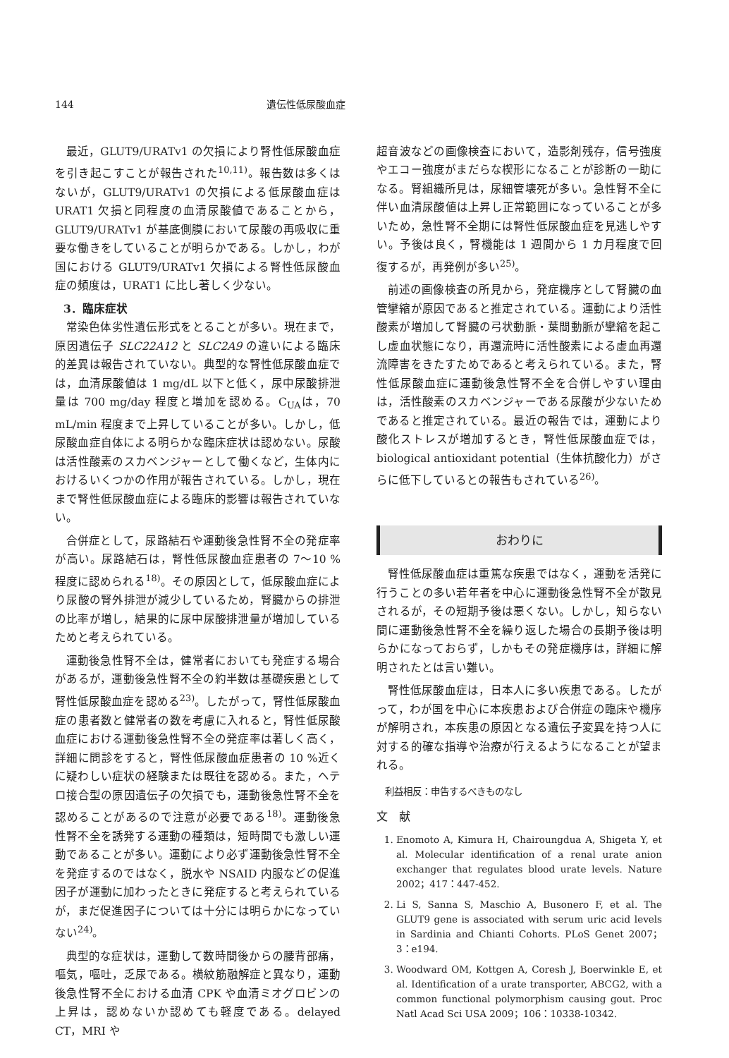144 遺伝性低尿酸血症
最近，GLUT9/URATv1 の欠損により腎性低尿酸血症を引き起こすことが報告された<sup>10,11)</sup>。報告数は多くはないが，GLUT9/URATv1 の欠損による低尿酸血症は URAT1 欠損と同程度の血清尿酸値であることから，GLUT9/URATv1 が基底側膜において尿酸の再吸収に重要な働きをしていることが明らかである。しかし，わが国における GLUT9/URATv1 欠損による腎性低尿酸血症の頻度は，URAT1 に比し著しく少ない。
3．臨床症状
常染色体劣性遺伝形式をとることが多い。現在まで，原因遺伝子 SLC22A12 と SLC2A9 の違いによる臨床的差異は報告されていない。典型的な腎性低尿酸血症では，血清尿酸値は 1 mg/dL 以下と低く，尿中尿酸排泄量は 700 mg/day 程度と増加を認める。C<sub>UA</sub>は，70 mL/min 程度まで上昇していることが多い。しかし，低尿酸血症自体による明らかな臨床症状は認めない。尿酸は活性酸素のスカベンジャーとして働くなど，生体内におけるいくつかの作用が報告されている。しかし，現在まで腎性低尿酸血症による臨床的影響は報告されていない。
合併症として，尿路結石や運動後急性腎不全の発症率が高い。尿路結石は，腎性低尿酸血症患者の 7〜10 %程度に認められる<sup>18)</sup>。その原因として，低尿酸血症により尿酸の腎外排泄が減少しているため，腎臓からの排泄の比率が増し，結果的に尿中尿酸排泄量が増加しているためと考えられている。
運動後急性腎不全は，健常者においても発症する場合があるが，運動後急性腎不全の約半数は基礎疾患として腎性低尿酸血症を認める<sup>23)</sup>。したがって，腎性低尿酸血症の患者数と健常者の数を考慮に入れると，腎性低尿酸血症における運動後急性腎不全の発症率は著しく高く，詳細に問診をすると，腎性低尿酸血症患者の 10 %近くに疑わしい症状の経験または既往を認める。また，ヘテロ接合型の原因遺伝子の欠損でも，運動後急性腎不全を認めることがあるので注意が必要である<sup>18)</sup>。運動後急性腎不全を誘発する運動の種類は，短時間でも激しい運動であることが多い。運動により必ず運動後急性腎不全を発症するのではなく，脱水や NSAID 内服などの促進因子が運動に加わったときに発症すると考えられているが，まだ促進因子については十分には明らかになっていない<sup>24)</sup>。
典型的な症状は，運動して数時間後からの腰背部痛，嘔気，嘔吐，乏尿である。横紋筋融解症と異なり，運動後急性腎不全における血清 CPK や血清ミオグロビンの上昇は，認めないか認めても軽度である。delayed CT，MRI や
超音波などの画像検査において，造影剤残存，信号強度やエコー強度がまだらな楔形になることが診断の一助になる。腎組織所見は，尿細管壊死が多い。急性腎不全に伴い血清尿酸値は上昇し正常範囲になっていることが多いため，急性腎不全期には腎性低尿酸血症を見逃しやすい。予後は良く，腎機能は 1 週間から 1 カ月程度で回復するが，再発例が多い<sup>25)</sup>。
前述の画像検査の所見から，発症機序として腎臓の血管攣縮が原因であると推定されている。運動により活性酸素が増加して腎臓の弓状動脈・葉間動脈が攣縮を起こし虚血状態になり，再還流時に活性酸素による虚血再還流障害をきたすためであると考えられている。また，腎性低尿酸血症に運動後急性腎不全を合併しやすい理由は，活性酸素のスカベンジャーである尿酸が少ないためであると推定されている。最近の報告では，運動により酸化ストレスが増加するとき，腎性低尿酸血症では，biological antioxidant potential（生体抗酸化力）がさらに低下しているとの報告もされている<sup>26)</sup>。
おわりに
腎性低尿酸血症は重篤な疾患ではなく，運動を活発に行うことの多い若年者を中心に運動後急性腎不全が散見されるが，その短期予後は悪くない。しかし，知らない間に運動後急性腎不全を繰り返した場合の長期予後は明らかになっておらず，しかもその発症機序は，詳細に解明されたとは言い難い。
腎性低尿酸血症は，日本人に多い疾患である。したがって，わが国を中心に本疾患および合併症の臨床や機序が解明され，本疾患の原因となる遺伝子変異を持つ人に対する的確な指導や治療が行えるようになることが望まれる。
利益相反：申告するべきものなし
文　献
1. Enomoto A, Kimura H, Chairoungdua A, Shigeta Y, et al. Molecular identification of a renal urate anion exchanger that regulates blood urate levels. Nature 2002；417：447-452.
2. Li S, Sanna S, Maschio A, Busonero F, et al. The GLUT9 gene is associated with serum uric acid levels in Sardinia and Chianti Cohorts. PLoS Genet 2007；3：e194.
3. Woodward OM, Kottgen A, Coresh J, Boerwinkle E, et al. Identification of a urate transporter, ABCG2, with a common functional polymorphism causing gout. Proc Natl Acad Sci USA 2009；106：10338-10342.